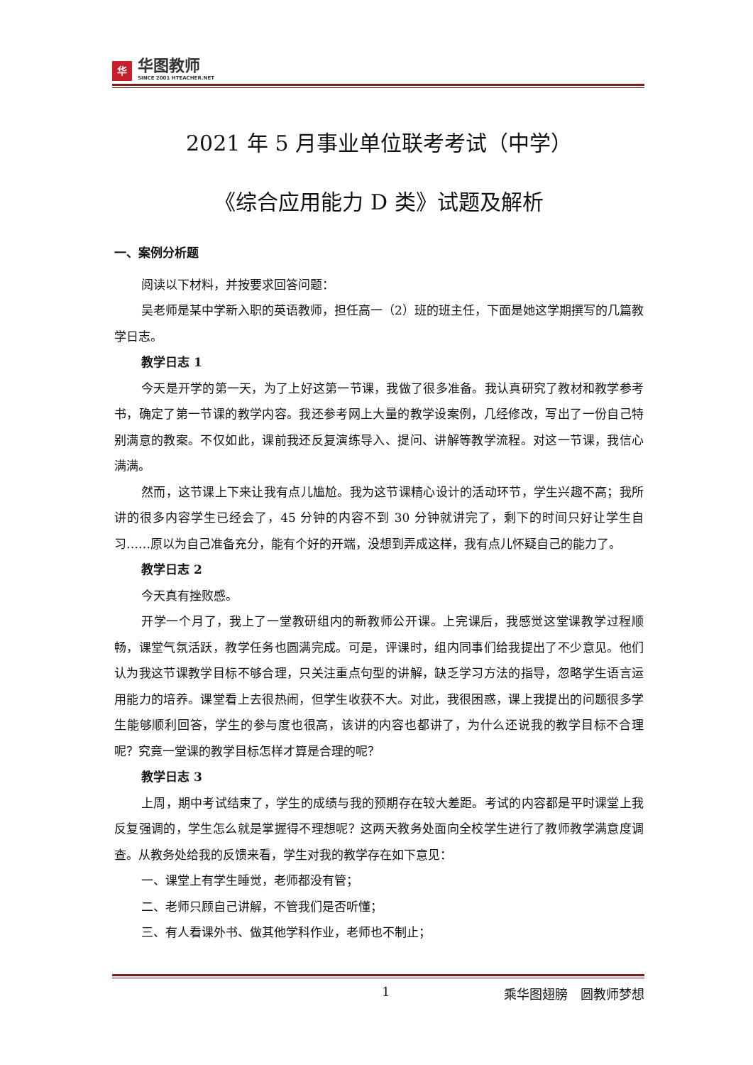华
华图教师
SINCE 2001 HTEACHER.NET
2021 年 5 月事业单位联考考试（中学）
《综合应用能力 D 类》试题及解析
一、案例分析题
阅读以下材料，并按要求回答问题：
吴老师是某中学新入职的英语教师，担任高一（2）班的班主任，下面是她这学期撰写的几篇教学日志。
教学日志 1
今天是开学的第一天，为了上好这第一节课，我做了很多准备。我认真研究了教材和教学参考书，确定了第一节课的教学内容。我还参考网上大量的教学设案例，几经修改，写出了一份自己特别满意的教案。不仅如此，课前我还反复演练导入、提问、讲解等教学流程。对这一节课，我信心满满。
然而，这节课上下来让我有点儿尴尬。我为这节课精心设计的活动环节，学生兴趣不高；我所讲的很多内容学生已经会了，45 分钟的内容不到 30 分钟就讲完了，剩下的时间只好让学生自习……原以为自己准备充分，能有个好的开端，没想到弄成这样，我有点儿怀疑自己的能力了。
教学日志 2
今天真有挫败感。
开学一个月了，我上了一堂教研组内的新教师公开课。上完课后，我感觉这堂课教学过程顺畅，课堂气氛活跃，教学任务也圆满完成。可是，评课时，组内同事们给我提出了不少意见。他们认为我这节课教学目标不够合理，只关注重点句型的讲解，缺乏学习方法的指导，忽略学生语言运用能力的培养。课堂看上去很热闹，但学生收获不大。对此，我很困惑，课上我提出的问题很多学生能够顺利回答，学生的参与度也很高，该讲的内容也都讲了，为什么还说我的教学目标不合理呢？究竟一堂课的教学目标怎样才算是合理的呢？
教学日志 3
上周，期中考试结束了，学生的成绩与我的预期存在较大差距。考试的内容都是平时课堂上我反复强调的，学生怎么就是掌握得不理想呢？这两天教务处面向全校学生进行了教师教学满意度调查。从教务处给我的反馈来看，学生对我的教学存在如下意见：
一、课堂上有学生睡觉，老师都没有管；
二、老师只顾自己讲解，不管我们是否听懂；
三、有人看课外书、做其他学科作业，老师也不制止；
1 乘华图翅膀　圆教师梦想